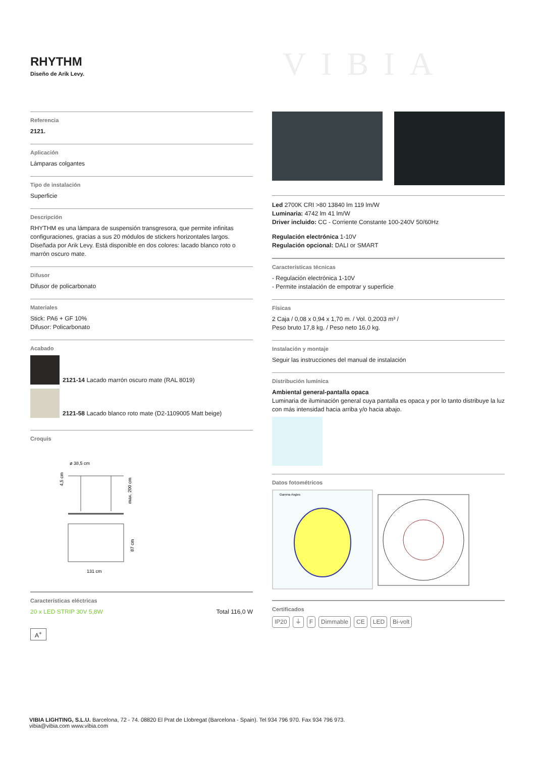RHYTHM
Diseño de Arik Levy.
VIBIA
Referencia
2121.
Aplicación
Lámparas colgantes
Tipo de instalación
Superficie
Descripción
RHYTHM es una lámpara de suspensión transgresora, que permite infinitas configuraciones, gracias a sus 20 módulos de stickers horizontales largos. Diseñada por Arik Levy. Está disponible en dos colores: lacado blanco roto o marrón oscuro mate.
Difusor
Difusor de policarbonato
Materiales
Stick: PA6 + GF 10%
Difusor: Policarbonato
Acabado
2121-14 Lacado marrón oscuro mate (RAL 8019)
2121-58 Lacado blanco roto mate (D2-1109005 Matt beige)
Croquis
ø 38,5 cm
max. 200 cm
87 cm
131 cm
4,5 cm
Características eléctricas
20 x LED STRIP 30V 5,8W Total 116,0 W
A<sup>+</sup>
Led 2700K CRI >80 13840 lm 119 lm/W
Luminaria: 4742 lm 41 lm/W
Driver incluido: CC - Corriente Constante 100-240V 50/60Hz
Regulación electrónica 1-10V
Regulación opcional: DALI or SMART
Características técnicas
- Regulación electrónica 1-10V
- Permite instalación de empotrar y superficie
Físicas
2 Caja / 0,08 x 0,94 x 1,70 m. / Vol. 0,2003 m³ /
Peso bruto 17,8 kg. / Peso neto 16,0 kg.
Instalación y montaje
Seguir las instrucciones del manual de instalación
Distribución lumínica
Ambiental general-pantalla opaca
Luminaria de iluminación general cuya pantalla es opaca y por lo tanto distribuye la luz con más intensidad hacia arriba y/o hacia abajo.
Datos fotométricos
Gamma Angles
Certificados
IP20 ⏚ F Dimmable CE LED Bi-volt
VIBIA LIGHTING, S.L.U. Barcelona, 72 - 74. 08820 El Prat de Llobregat (Barcelona - Spain). Tel 934 796 970. Fax 934 796 973.
vibia@vibia.com www.vibia.com